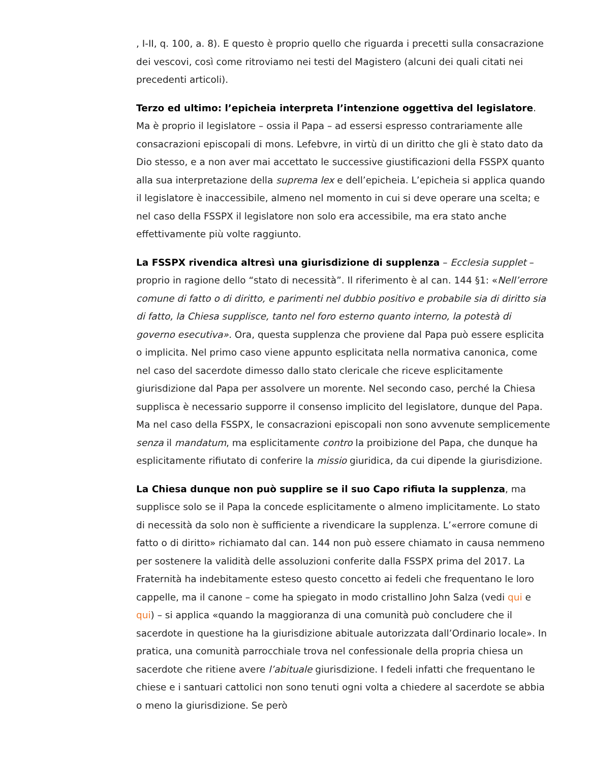, I-II, q. 100, a. 8). E questo è proprio quello che riguarda i precetti sulla consacrazione dei vescovi, così come ritroviamo nei testi del Magistero (alcuni dei quali citati nei precedenti articoli).
Terzo ed ultimo: l’epicheia interpreta l’intenzione oggettiva del legislatore. Ma è proprio il legislatore – ossia il Papa – ad essersi espresso contrariamente alle consacrazioni episcopali di mons. Lefebvre, in virtù di un diritto che gli è stato dato da Dio stesso, e a non aver mai accettato le successive giustificazioni della FSSPX quanto alla sua interpretazione della suprema lex e dell’epicheia. L’epicheia si applica quando il legislatore è inaccessibile, almeno nel momento in cui si deve operare una scelta; e nel caso della FSSPX il legislatore non solo era accessibile, ma era stato anche effettivamente più volte raggiunto.
La FSSPX rivendica altresì una giurisdizione di supplenza – Ecclesia supplet – proprio in ragione dello “stato di necessità”. Il riferimento è al can. 144 §1: «Nell’errore comune di fatto o di diritto, e parimenti nel dubbio positivo e probabile sia di diritto sia di fatto, la Chiesa supplisce, tanto nel foro esterno quanto interno, la potestà di governo esecutiva». Ora, questa supplenza che proviene dal Papa può essere esplicita o implicita. Nel primo caso viene appunto esplicitata nella normativa canonica, come nel caso del sacerdote dimesso dallo stato clericale che riceve esplicitamente giurisdizione dal Papa per assolvere un morente. Nel secondo caso, perché la Chiesa supplisca è necessario supporre il consenso implicito del legislatore, dunque del Papa. Ma nel caso della FSSPX, le consacrazioni episcopali non sono avvenute semplicemente senza il mandatum, ma esplicitamente contro la proibizione del Papa, che dunque ha esplicitamente rifiutato di conferire la missio giuridica, da cui dipende la giurisdizione.
La Chiesa dunque non può supplire se il suo Capo rifiuta la supplenza, ma supplisce solo se il Papa la concede esplicitamente o almeno implicitamente. Lo stato di necessità da solo non è sufficiente a rivendicare la supplenza. L’«errore comune di fatto o di diritto» richiamato dal can. 144 non può essere chiamato in causa nemmeno per sostenere la validità delle assoluzioni conferite dalla FSSPX prima del 2017. La Fraternità ha indebitamente esteso questo concetto ai fedeli che frequentano le loro cappelle, ma il canone – come ha spiegato in modo cristallino John Salza (vedi qui e qui) – si applica «quando la maggioranza di una comunità può concludere che il sacerdote in questione ha la giurisdizione abituale autorizzata dall’Ordinario locale». In pratica, una comunità parrocchiale trova nel confessionale della propria chiesa un sacerdote che ritiene avere l’abituale giurisdizione. I fedeli infatti che frequentano le chiese e i santuari cattolici non sono tenuti ogni volta a chiedere al sacerdote se abbia o meno la giurisdizione. Se però